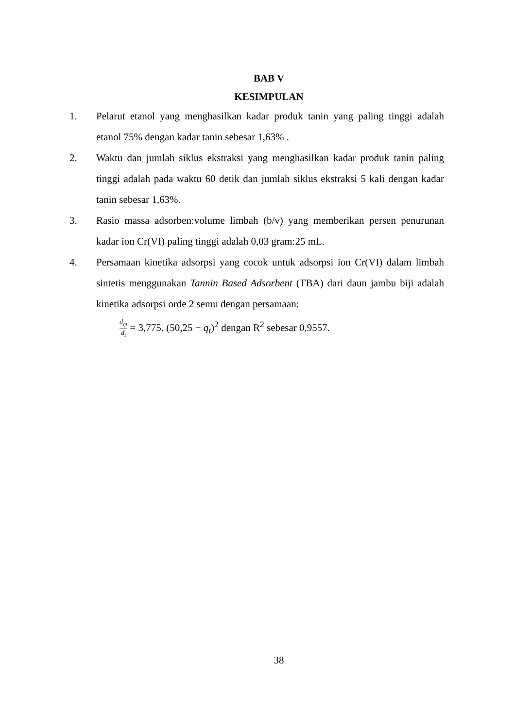BAB V
KESIMPULAN
1. Pelarut etanol yang menghasilkan kadar produk tanin yang paling tinggi adalah etanol 75% dengan kadar tanin sebesar 1,63% .
2. Waktu dan jumlah siklus ekstraksi yang menghasilkan kadar produk tanin paling tinggi adalah pada waktu 60 detik dan jumlah siklus ekstraksi 5 kali dengan kadar tanin sebesar 1,63%.
3. Rasio massa adsorben:volume limbah (b/v) yang memberikan persen penurunan kadar ion Cr(VI) paling tinggi adalah 0,03 gram:25 mL.
4. Persamaan kinetika adsorpsi yang cocok untuk adsorpsi ion Cr(VI) dalam limbah sintetis menggunakan Tannin Based Adsorbent (TBA) dari daun jambu biji adalah kinetika adsorpsi orde 2 semu dengan persamaan:
d<sub>qt</sub> d<sub>t</sub> = 3,775. (50,25 − q<sub>t</sub>)<sup>2</sup> dengan R<sup>2</sup> sebesar 0,9557.
38